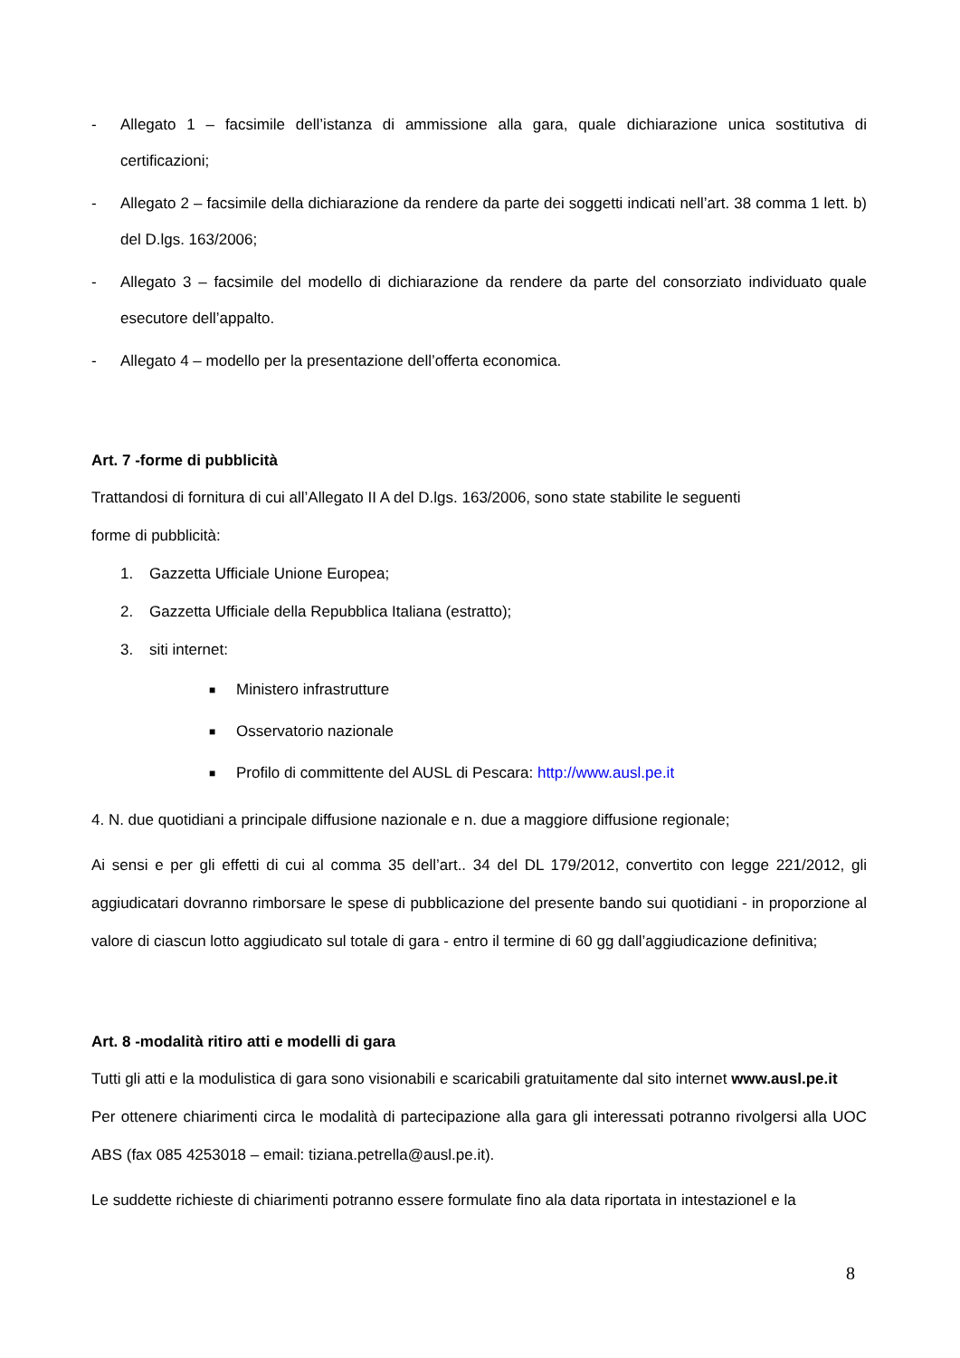- Allegato 1 – facsimile dell’istanza di ammissione alla gara, quale dichiarazione unica sostitutiva di certificazioni;
- Allegato 2 – facsimile della dichiarazione da rendere da parte dei soggetti indicati nell’art. 38 comma 1 lett. b) del D.lgs. 163/2006;
- Allegato 3 – facsimile del modello di dichiarazione da rendere da parte del consorziato individuato quale esecutore dell’appalto.
- Allegato 4 – modello per la presentazione dell’offerta economica.
Art. 7 -forme di pubblicità
Trattandosi di fornitura di cui all’Allegato II A del D.lgs. 163/2006, sono state stabilite le seguenti
forme di pubblicità:
1. Gazzetta Ufficiale Unione Europea;
2. Gazzetta Ufficiale della Repubblica Italiana (estratto);
3. siti internet:
■ Ministero infrastrutture
■ Osservatorio nazionale
■ Profilo di committente del AUSL di Pescara: http://www.ausl.pe.it
4. N. due quotidiani a principale diffusione nazionale e n. due a maggiore diffusione regionale;
Ai sensi e per gli effetti di cui al comma 35 dell’art.. 34 del DL 179/2012, convertito con legge 221/2012, gli aggiudicatari dovranno rimborsare le spese di pubblicazione del presente bando sui quotidiani - in proporzione al valore di ciascun lotto aggiudicato sul totale di gara - entro il termine di 60 gg dall’aggiudicazione definitiva;
Art. 8 -modalità ritiro atti e modelli di gara
Tutti gli atti e la modulistica di gara sono visionabili e scaricabili gratuitamente dal sito internet www.ausl.pe.it
Per ottenere chiarimenti circa le modalità di partecipazione alla gara gli interessati potranno rivolgersi alla UOC ABS (fax 085 4253018 – email: tiziana.petrella@ausl.pe.it).
Le suddette richieste di chiarimenti potranno essere formulate fino ala data riportata in intestazionel e la
8